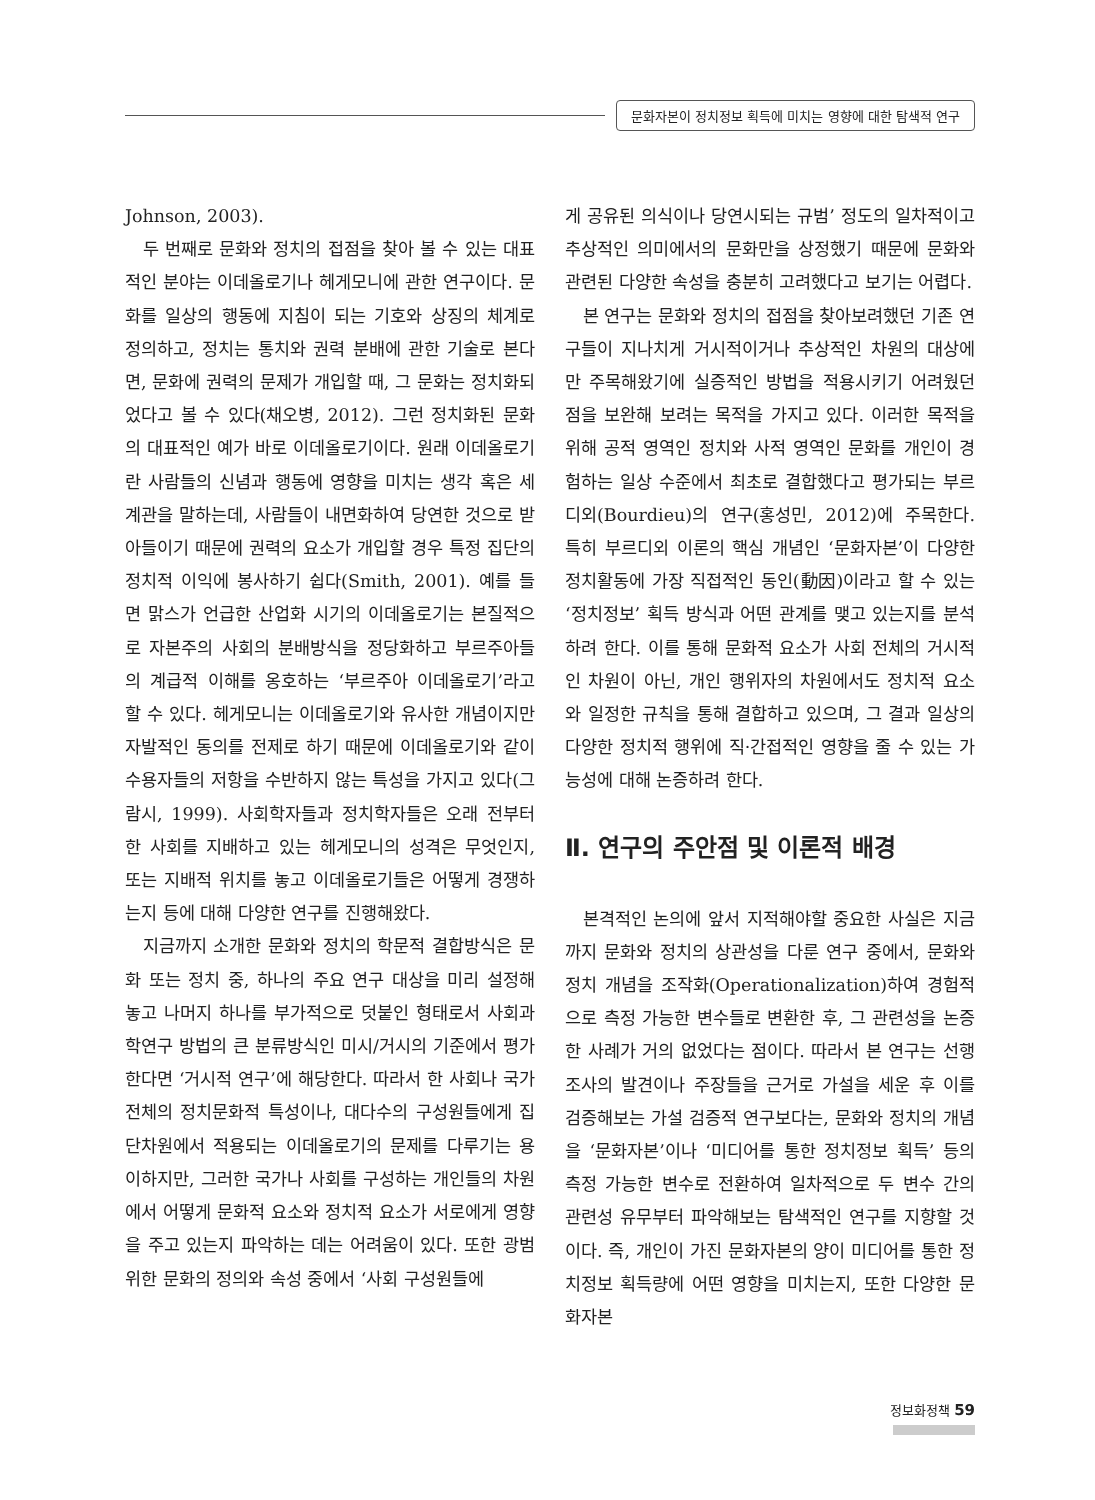문화자본이 정치정보 획득에 미치는 영향에 대한 탐색적 연구
Johnson, 2003).
두 번째로 문화와 정치의 접점을 찾아 볼 수 있는 대표적인 분야는 이데올로기나 헤게모니에 관한 연구이다. 문화를 일상의 행동에 지침이 되는 기호와 상징의 체계로 정의하고, 정치는 통치와 권력 분배에 관한 기술로 본다면, 문화에 권력의 문제가 개입할 때, 그 문화는 정치화되었다고 볼 수 있다(채오병, 2012). 그런 정치화된 문화의 대표적인 예가 바로 이데올로기이다. 원래 이데올로기란 사람들의 신념과 행동에 영향을 미치는 생각 혹은 세계관을 말하는데, 사람들이 내면화하여 당연한 것으로 받아들이기 때문에 권력의 요소가 개입할 경우 특정 집단의 정치적 이익에 봉사하기 쉽다(Smith, 2001). 예를 들면 맑스가 언급한 산업화 시기의 이데올로기는 본질적으로 자본주의 사회의 분배방식을 정당화하고 부르주아들의 계급적 이해를 옹호하는 ‘부르주아 이데올로기’라고 할 수 있다. 헤게모니는 이데올로기와 유사한 개념이지만 자발적인 동의를 전제로 하기 때문에 이데올로기와 같이 수용자들의 저항을 수반하지 않는 특성을 가지고 있다(그람시, 1999). 사회학자들과 정치학자들은 오래 전부터 한 사회를 지배하고 있는 헤게모니의 성격은 무엇인지, 또는 지배적 위치를 놓고 이데올로기들은 어떻게 경쟁하는지 등에 대해 다양한 연구를 진행해왔다.
지금까지 소개한 문화와 정치의 학문적 결합방식은 문화 또는 정치 중, 하나의 주요 연구 대상을 미리 설정해 놓고 나머지 하나를 부가적으로 덧붙인 형태로서 사회과학연구 방법의 큰 분류방식인 미시/거시의 기준에서 평가한다면 ‘거시적 연구’에 해당한다. 따라서 한 사회나 국가 전체의 정치문화적 특성이나, 대다수의 구성원들에게 집단차원에서 적용되는 이데올로기의 문제를 다루기는 용이하지만, 그러한 국가나 사회를 구성하는 개인들의 차원에서 어떻게 문화적 요소와 정치적 요소가 서로에게 영향을 주고 있는지 파악하는 데는 어려움이 있다. 또한 광범위한 문화의 정의와 속성 중에서 ‘사회 구성원들에
게 공유된 의식이나 당연시되는 규범’ 정도의 일차적이고 추상적인 의미에서의 문화만을 상정했기 때문에 문화와 관련된 다양한 속성을 충분히 고려했다고 보기는 어렵다.
본 연구는 문화와 정치의 접점을 찾아보려했던 기존 연구들이 지나치게 거시적이거나 추상적인 차원의 대상에만 주목해왔기에 실증적인 방법을 적용시키기 어려웠던 점을 보완해 보려는 목적을 가지고 있다. 이러한 목적을 위해 공적 영역인 정치와 사적 영역인 문화를 개인이 경험하는 일상 수준에서 최초로 결합했다고 평가되는 부르디외(Bourdieu)의 연구(홍성민, 2012)에 주목한다. 특히 부르디외 이론의 핵심 개념인 ‘문화자본’이 다양한 정치활동에 가장 직접적인 동인(動因)이라고 할 수 있는 ‘정치정보’ 획득 방식과 어떤 관계를 맺고 있는지를 분석하려 한다. 이를 통해 문화적 요소가 사회 전체의 거시적인 차원이 아닌, 개인 행위자의 차원에서도 정치적 요소와 일정한 규칙을 통해 결합하고 있으며, 그 결과 일상의 다양한 정치적 행위에 직·간접적인 영향을 줄 수 있는 가능성에 대해 논증하려 한다.
Ⅱ. 연구의 주안점 및 이론적 배경
본격적인 논의에 앞서 지적해야할 중요한 사실은 지금까지 문화와 정치의 상관성을 다룬 연구 중에서, 문화와 정치 개념을 조작화(Operationalization)하여 경험적으로 측정 가능한 변수들로 변환한 후, 그 관련성을 논증한 사례가 거의 없었다는 점이다. 따라서 본 연구는 선행조사의 발견이나 주장들을 근거로 가설을 세운 후 이를 검증해보는 가설 검증적 연구보다는, 문화와 정치의 개념을 ‘문화자본’이나 ‘미디어를 통한 정치정보 획득’ 등의 측정 가능한 변수로 전환하여 일차적으로 두 변수 간의 관련성 유무부터 파악해보는 탐색적인 연구를 지향할 것이다. 즉, 개인이 가진 문화자본의 양이 미디어를 통한 정치정보 획득량에 어떤 영향을 미치는지, 또한 다양한 문화자본
정보화정책 59